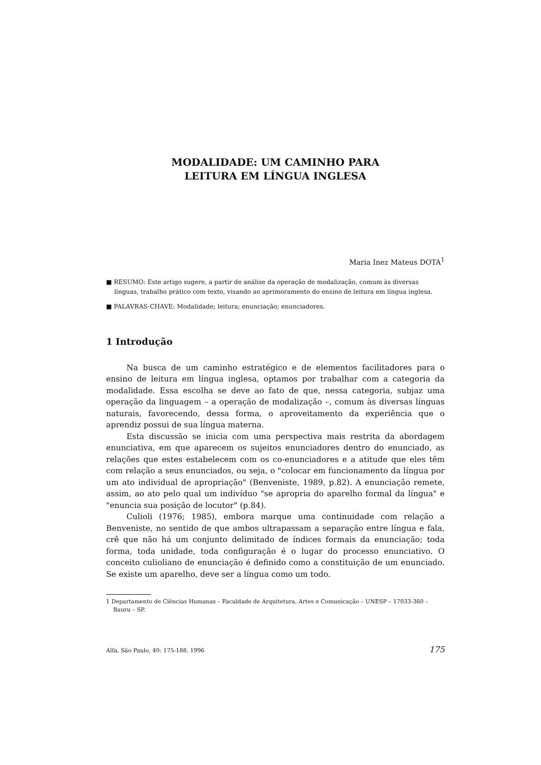MODALIDADE: UM CAMINHO PARA
LEITURA EM LÍNGUA INGLESA
Maria Inez Mateus DOTA<sup>1</sup>
■ RESUMO: Este artigo sugere, a partir de análise da operação de modalização, comum às diversas línguas, trabalho prático com texto, visando ao aprimoramento do ensino de leitura em língua inglesa.
■ PALAVRAS-CHAVE: Modalidade; leitura; enunciação; enunciadores.
1 Introdução
Na busca de um caminho estratégico e de elementos facilitadores para o ensino de leitura em língua inglesa, optamos por trabalhar com a categoria da modalidade. Essa escolha se deve ao fato de que, nessa categoria, subjaz uma operação da linguagem – a operação de modalização –, comum às diversas línguas naturais, favorecendo, dessa forma, o aproveitamento da experiência que o aprendiz possui de sua língua materna.
Esta discussão se inicia com uma perspectiva mais restrita da abordagem enunciativa, em que aparecem os sujeitos enunciadores dentro do enunciado, as relações que estes estabelecem com os co-enunciadores e a atitude que eles têm com relação a seus enunciados, ou seja, o "colocar em funcionamento da língua por um ato individual de apropriação" (Benveniste, 1989, p.82). A enunciação remete, assim, ao ato pelo qual um indivíduo "se apropria do aparelho formal da língua" e "enuncia sua posição de locutor" (p.84).
Culioli (1976; 1985), embora marque uma continuidade com relação a Benveniste, no sentido de que ambos ultrapassam a separação entre língua e fala, crê que não há um conjunto delimitado de índices formais da enunciação; toda forma, toda unidade, toda configuração é o lugar do processo enunciativo. O conceito culioliano de enunciação é definido como a constituição de um enunciado. Se existe um aparelho, deve ser a língua como um todo.
1 Departamento de Ciências Humanas – Faculdade de Arquitetura, Artes e Comunicação – UNESP – 17033-360 – Bauru – SP.
Alfa, São Paulo, 40: 175-188, 1996 175